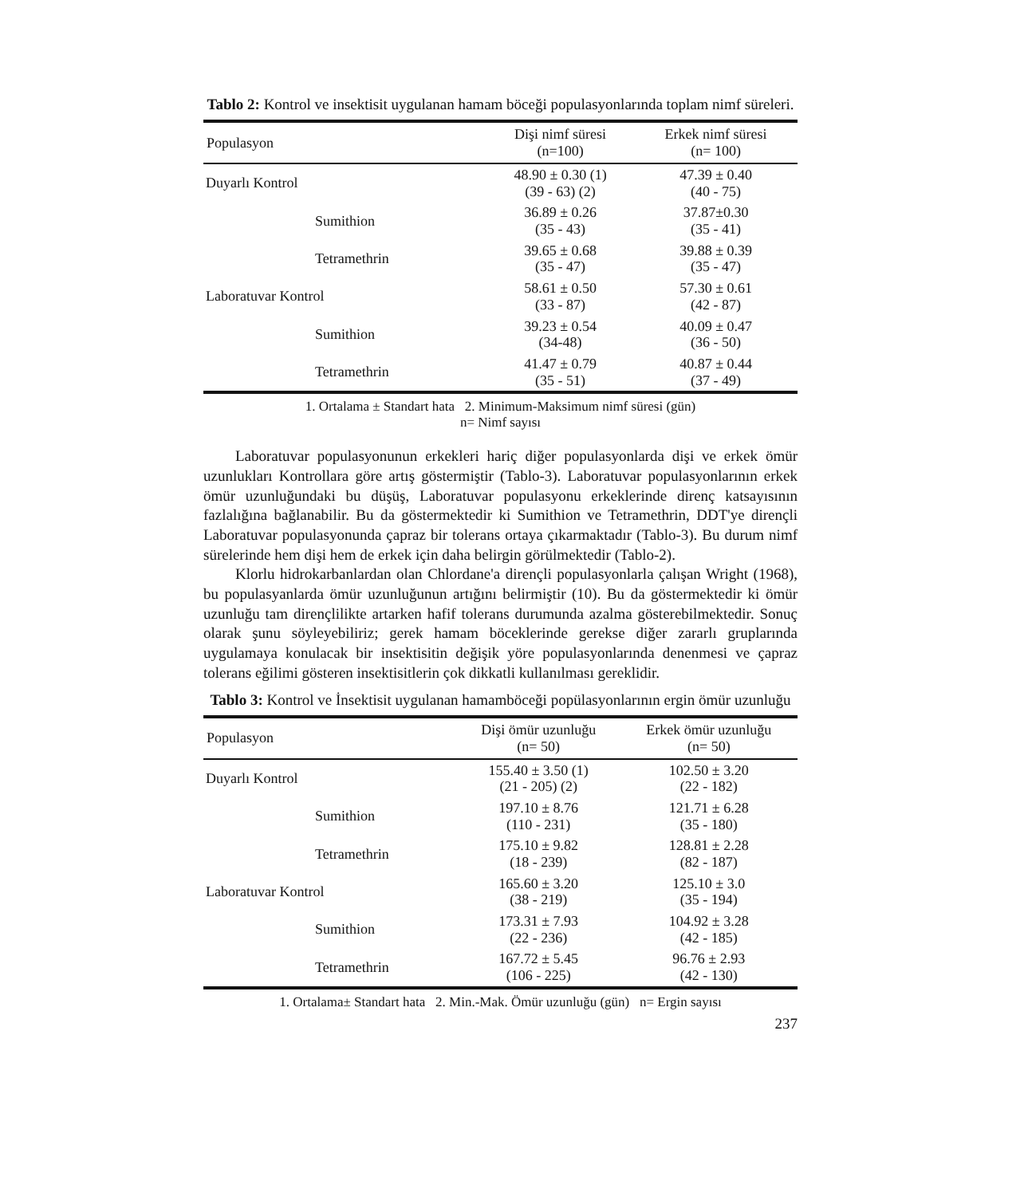Tablo 2: Kontrol ve insektisit uygulanan hamam böceği populasyonlarında toplam nimf süreleri.
| Populasyon | Dişi nimf süresi (n=100) | Erkek nimf süresi (n= 100) |
| --- | --- | --- |
| Duyarlı Kontrol | 48.90 ± 0.30 (1) (39 - 63) (2) | 47.39 ± 0.40 (40 - 75) |
| Sumithion | 36.89 ± 0.26 (35 - 43) | 37.87±0.30 (35 - 41) |
| Tetramethrin | 39.65 ± 0.68 (35 - 47) | 39.88 ± 0.39 (35 - 47) |
| Laboratuvar Kontrol | 58.61 ± 0.50 (33 - 87) | 57.30 ± 0.61 (42 - 87) |
| Sumithion | 39.23 ± 0.54 (34-48) | 40.09 ± 0.47 (36 - 50) |
| Tetramethrin | 41.47 ± 0.79 (35 - 51) | 40.87 ± 0.44 (37 - 49) |
1. Ortalama ± Standart hata 2. Minimum-Maksimum nimf süresi (gün)
n= Nimf sayısı
Laboratuvar populasyonunun erkekleri hariç diğer populasyonlarda dişi ve erkek ömür uzunlukları Kontrollara göre artış göstermiştir (Tablo-3). Laboratuvar populasyonlarının erkek ömür uzunluğundaki bu düşüş, Laboratuvar populasyonu erkeklerinde direnç katsayısının fazlalığına bağlanabilir. Bu da göstermektedir ki Sumithion ve Tetramethrin, DDT'ye dirençli Laboratuvar populasyonunda çapraz bir tolerans ortaya çıkarmaktadır (Tablo-3). Bu durum nimf sürelerinde hem dişi hem de erkek için daha belirgin görülmektedir (Tablo-2).
Klorlu hidrokarbanlardan olan Chlordane'a dirençli populasyonlarla çalışan Wright (1968), bu populasyanlarda ömür uzunluğunun artığını belirmiştir (10). Bu da göstermektedir ki ömür uzunluğu tam dirençlilikte artarken hafif tolerans durumunda azalma gösterebilmektedir. Sonuç olarak şunu söyleyebiliriz; gerek hamam böceklerinde gerekse diğer zararlı gruplarında uygulamaya konulacak bir insektisitin değişik yöre populasyonlarında denenmesi ve çapraz tolerans eğilimi gösteren insektisitlerin çok dikkatli kullanılması gereklidir.
Tablo 3: Kontrol ve İnsektisit uygulanan hamamböceği popülasyonlarının ergin ömür uzunluğu
| Populasyon | Dişi ömür uzunluğu (n= 50) | Erkek ömür uzunluğu (n= 50) |
| --- | --- | --- |
| Duyarlı Kontrol | 155.40 ± 3.50 (1) (21 - 205) (2) | 102.50 ± 3.20 (22 - 182) |
| Sumithion | 197.10 ± 8.76 (110 - 231) | 121.71 ± 6.28 (35 - 180) |
| Tetramethrin | 175.10 ± 9.82 (18 - 239) | 128.81 ± 2.28 (82 - 187) |
| Laboratuvar Kontrol | 165.60 ± 3.20 (38 - 219) | 125.10 ± 3.0 (35 - 194) |
| Sumithion | 173.31 ± 7.93 (22 - 236) | 104.92 ± 3.28 (42 - 185) |
| Tetramethrin | 167.72 ± 5.45 (106 - 225) | 96.76 ± 2.93 (42 - 130) |
1. Ortalama± Standart hata 2. Min.-Mak. Ömür uzunluğu (gün) n= Ergin sayısı
237